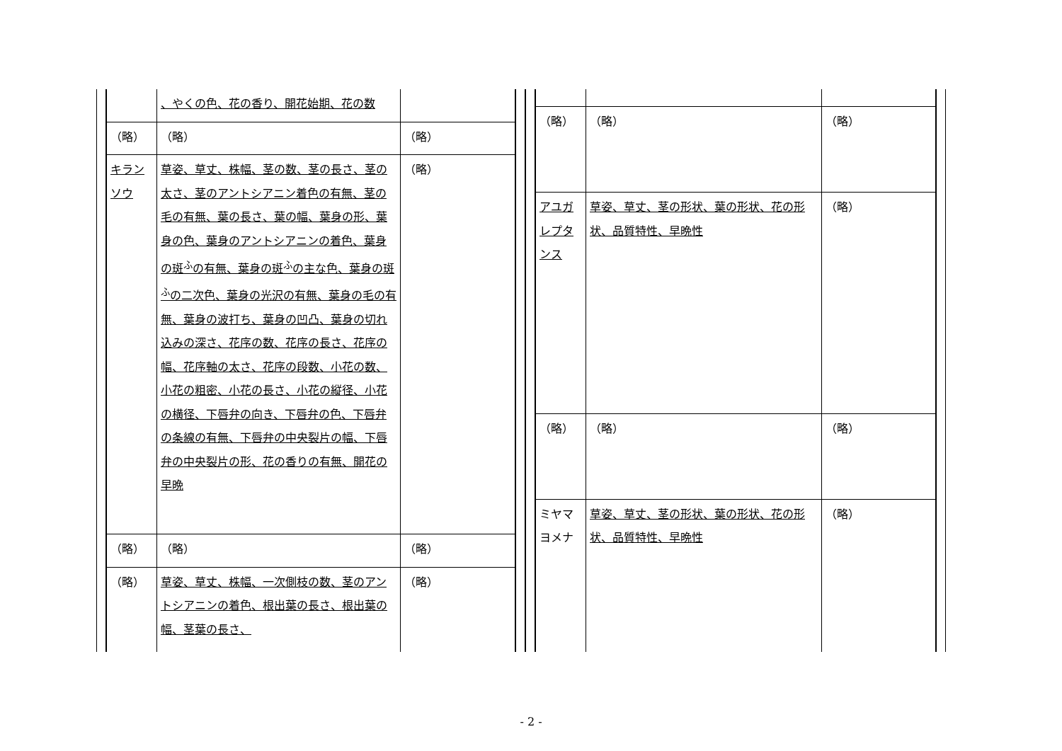| | 、やくの色、花の香り、開花始期、花の数 | |
| （略） | （略） | （略） |
| キランソウ | 草姿、草丈、株幅、茎の数、茎の長さ、茎の太さ、茎のアントシアニン着色の有無、茎の毛の有無、葉の長さ、葉の幅、葉身の形、葉身の色、葉身のアントシアニンの着色、葉身の斑<sup>ふ</sup>の有無、葉身の斑<sup>ふ</sup>の主な色、葉身の斑<sup>ふ</sup>の二次色、葉身の光沢の有無、葉身の毛の有無、葉身の波打ち、葉身の凹凸、葉身の切れ込みの深さ、花序の数、花序の長さ、花序の幅、花序軸の太さ、花序の段数、小花の数、小花の粗密、小花の長さ、小花の縦径、小花の横径、下唇弁の向き、下唇弁の色、下唇弁の条線の有無、下唇弁の中央裂片の幅、下唇弁の中央裂片の形、花の香りの有無、開花の早晩 | （略） |
| （略） | （略） | （略） |
| （略） | 草姿、草丈、株幅、一次側枝の数、茎のアントシアニンの着色、根出葉の長さ、根出葉の幅、茎葉の長さ、 | （略） |
| （略） | （略） | （略） |
| アユガレプタンス | 草姿、草丈、茎の形状、葉の形状、花の形状、品質特性、早晩性 | （略） |
| （略） | （略） | （略） |
| ミヤマヨメナ | 草姿、草丈、茎の形状、葉の形状、花の形状、品質特性、早晩性 | （略） |
- 2 -